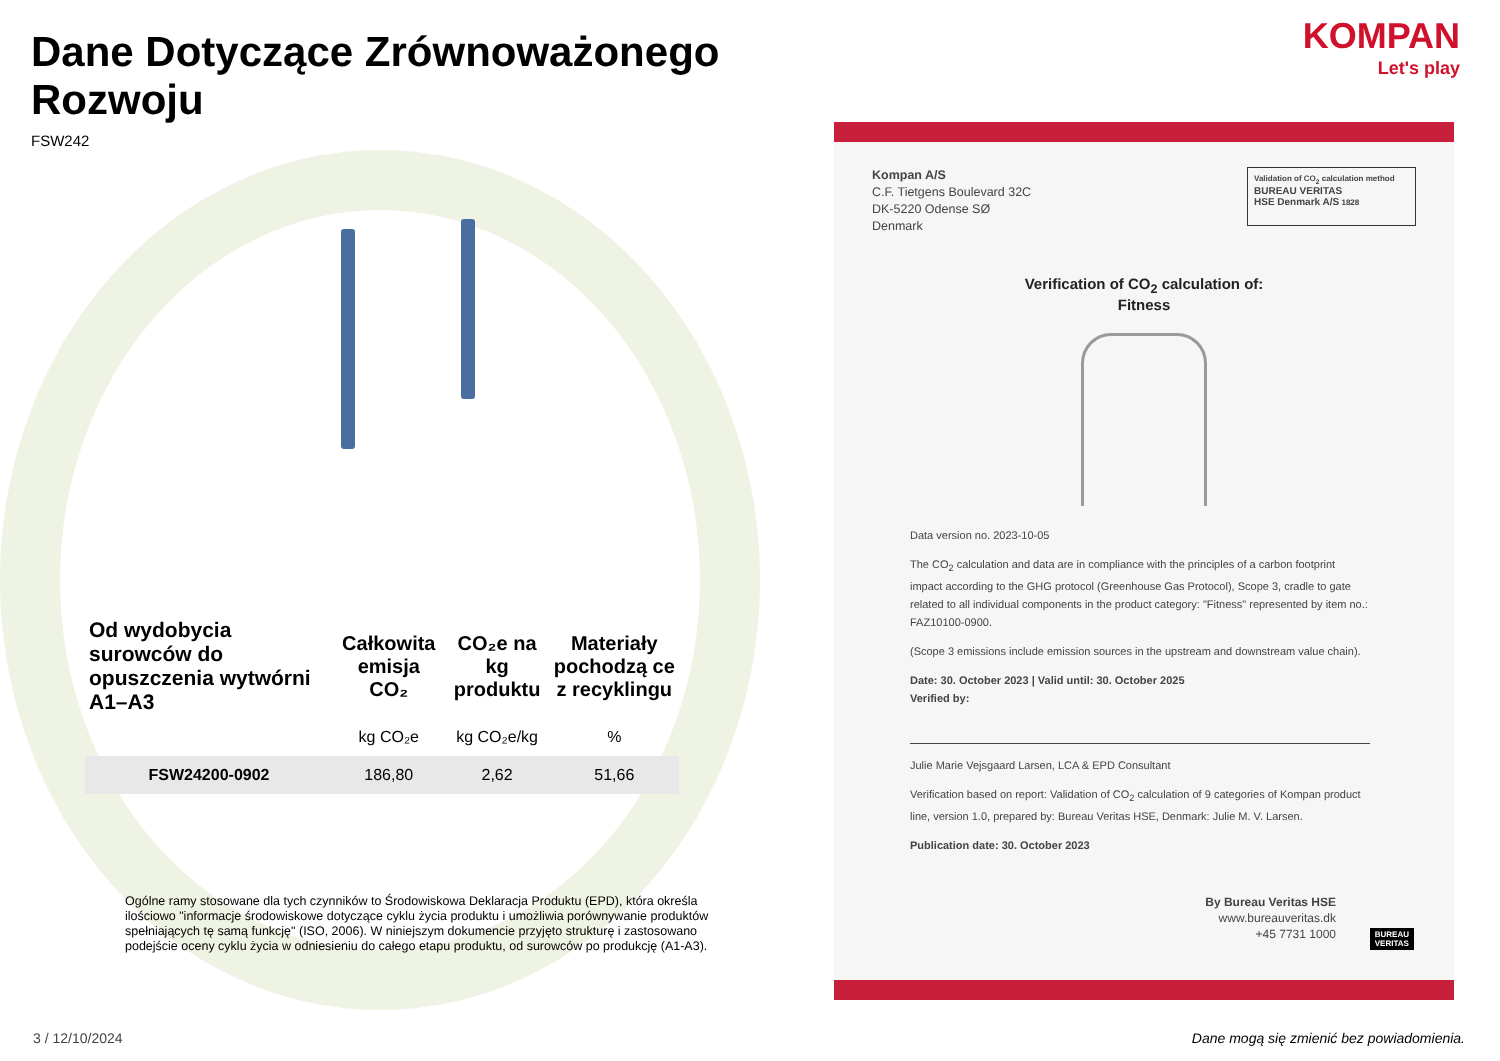Dane Dotyczące Zrównoważonego Rozwoju
FSW242
| Od wydobycia surowców do opuszczenia wytwórni A1–A3 | Całkowita emisja CO₂ | CO₂e na kg produktu | Materiały pochodzą ce z recyklingu |
| --- | --- | --- | --- |
| | kg CO₂e | kg CO₂e/kg | % |
| FSW24200-0902 | 186,80 | 2,62 | 51,66 |
Ogólne ramy stosowane dla tych czynników to Środowiskowa Deklaracja Produktu (EPD), która określa ilościowo "informacje środowiskowe dotyczące cyklu życia produktu i umożliwia porównywanie produktów spełniających tę samą funkcję" (ISO, 2006). W niniejszym dokumencie przyjęto strukturę i zastosowano podejście oceny cyklu życia w odniesieniu do całego etapu produktu, od surowców po produkcję (A1-A3).
3 / 12/10/2024
KOMPAN
Let's play
Kompan A/S
C.F. Tietgens Boulevard 32C
DK-5220 Odense SØ
Denmark
Validation of CO<sub>2</sub> calculation method
BUREAU VERITAS
HSE Denmark A/S 1828
Verification of CO<sub>2</sub> calculation of:
Fitness
Data version no. 2023-10-05
The CO<sub>2</sub> calculation and data are in compliance with the principles of a carbon footprint impact according to the GHG protocol (Greenhouse Gas Protocol), Scope 3, cradle to gate related to all individual components in the product category: "Fitness" represented by item no.: FAZ10100-0900.
(Scope 3 emissions include emission sources in the upstream and downstream value chain).
Date: 30. October 2023 | Valid until: 30. October 2025
Verified by:
Julie Marie Vejsgaard Larsen, LCA & EPD Consultant
Verification based on report: Validation of CO<sub>2</sub> calculation of 9 categories of Kompan product line, version 1.0, prepared by: Bureau Veritas HSE, Denmark: Julie M. V. Larsen.
Publication date: 30. October 2023
By Bureau Veritas HSE
www.bureauveritas.dk
+45 7731 1000
BUREAU
VERITAS
Dane mogą się zmienić bez powiadomienia.